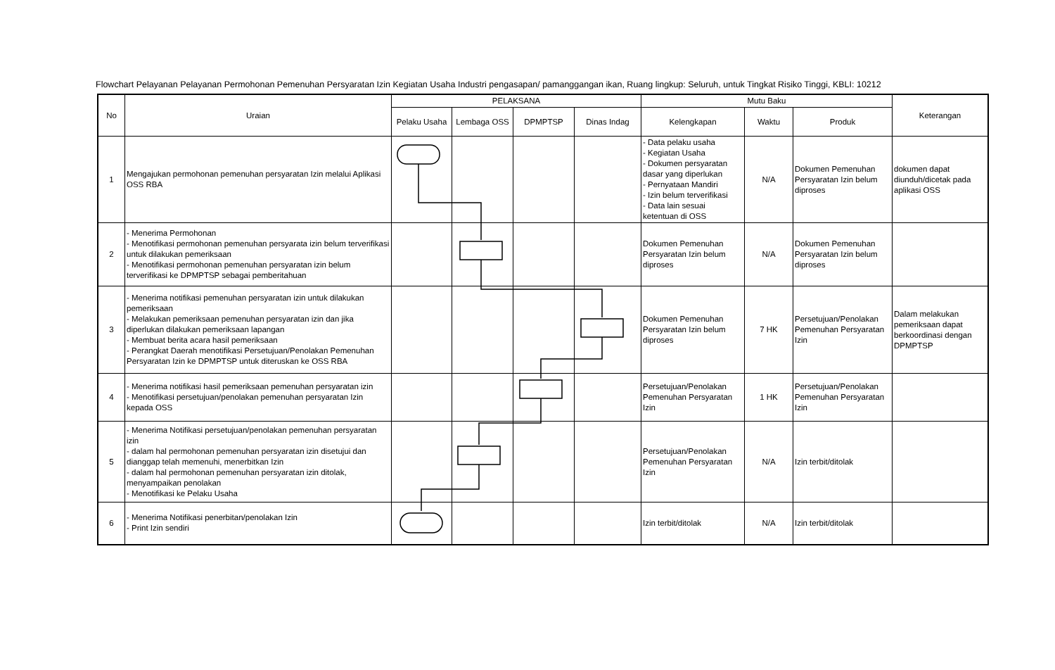Flowchart Pelayanan Pelayanan Permohonan Pemenuhan Persyaratan Izin Kegiatan Usaha Industri pengasapan/ pamanggangan ikan, Ruang lingkup: Seluruh, untuk Tingkat Risiko Tinggi, KBLI: 10212
| No | Uraian | PELAKSANA | | | | Mutu Baku | | | Keterangan |
| --- | --- | --- | --- | --- | --- | --- | --- | --- | --- |
| | | Pelaku Usaha | Lembaga OSS | DPMPTSP | Dinas Indag | Kelengkapan | Waktu | Produk | |
| 1 | Mengajukan permohonan pemenuhan persyaratan Izin melalui Aplikasi OSS RBA | | | | | - Data pelaku usaha - Kegiatan Usaha - Dokumen persyaratan dasar yang diperlukan - Pernyataan Mandiri - Izin belum terverifikasi - Data lain sesuai ketentuan di OSS | N/A | Dokumen Pemenuhan Persyaratan Izin belum diproses | dokumen dapat diunduh/dicetak pada aplikasi OSS |
| 2 | - Menerima Permohonan - Menotifikasi permohonan pemenuhan persyarata izin belum terverifikasi untuk dilakukan pemeriksaan - Menotifikasi permohonan pemenuhan persyaratan izin belum terverifikasi ke DPMPTSP sebagai pemberitahuan | | | | | Dokumen Pemenuhan Persyaratan Izin belum diproses | N/A | Dokumen Pemenuhan Persyaratan Izin belum diproses | |
| 3 | - Menerima notifikasi pemenuhan persyaratan izin untuk dilakukan pemeriksaan - Melakukan pemeriksaan pemenuhan persyaratan izin dan jika diperlukan dilakukan pemeriksaan lapangan - Membuat berita acara hasil pemeriksaan - Perangkat Daerah menotifikasi Persetujuan/Penolakan Pemenuhan Persyaratan Izin ke DPMPTSP untuk diteruskan ke OSS RBA | | | | | Dokumen Pemenuhan Persyaratan Izin belum diproses | 7 HK | Persetujuan/Penolakan Pemenuhan Persyaratan Izin | Dalam melakukan pemeriksaan dapat berkoordinasi dengan DPMPTSP |
| 4 | - Menerima notifikasi hasil pemeriksaan pemenuhan persyaratan izin - Menotifikasi persetujuan/penolakan pemenuhan persyaratan Izin kepada OSS | | | | | Persetujuan/Penolakan Pemenuhan Persyaratan Izin | 1 HK | Persetujuan/Penolakan Pemenuhan Persyaratan Izin | |
| 5 | - Menerima Notifikasi persetujuan/penolakan pemenuhan persyaratan izin - dalam hal permohonan pemenuhan persyaratan izin disetujui dan dianggap telah memenuhi, menerbitkan Izin - dalam hal permohonan pemenuhan persyaratan izin ditolak, menyampaikan penolakan - Menotifikasi ke Pelaku Usaha | | | | | Persetujuan/Penolakan Pemenuhan Persyaratan Izin | N/A | Izin terbit/ditolak | |
| 6 | - Menerima Notifikasi penerbitan/penolakan Izin - Print Izin sendiri | | | | | Izin terbit/ditolak | N/A | Izin terbit/ditolak | |